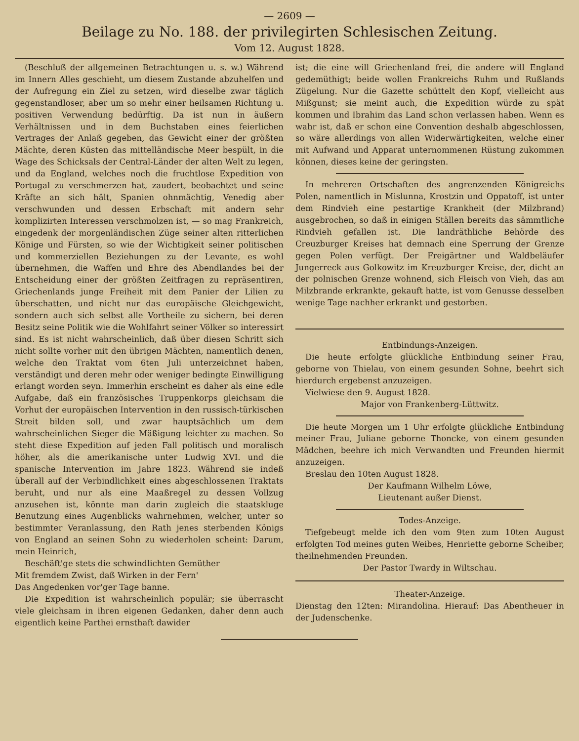— 2609 —
Beilage zu No. 188. der privilegirten Schlesischen Zeitung.
Vom 12. August 1828.
(Beschluß der allgemeinen Betrachtungen u. s. w.) Während im Innern Alles geschieht, um diesem Zustande abzuhelfen und der Aufregung ein Ziel zu setzen, wird dieselbe zwar täglich gegenstandloser, aber um so mehr einer heilsamen Richtung u. positiven Verwendung bedürftig. Da ist nun in äußern Verhältnissen und in dem Buchstaben eines feierlichen Vertrages der Anlaß gegeben, das Gewicht einer der größten Mächte, deren Küsten das mittelländische Meer bespült, in die Wage des Schicksals der Central-Länder der alten Welt zu legen, und da England, welches noch die fruchtlose Expedition von Portugal zu verschmerzen hat, zaudert, beobachtet und seine Kräfte an sich hält, Spanien ohnmächtig, Venedig aber verschwunden und dessen Erbschaft mit andern sehr komplizirten Interessen verschmolzen ist, — so mag Frankreich, eingedenk der morgenländischen Züge seiner alten ritterlichen Könige und Fürsten, so wie der Wichtigkeit seiner politischen und kommerziellen Beziehungen zu der Levante, es wohl übernehmen, die Waffen und Ehre des Abendlandes bei der Entscheidung einer der größten Zeitfragen zu repräsentiren, Griechenlands junge Freiheit mit dem Panier der Lilien zu überschatten, und nicht nur das europäische Gleichgewicht, sondern auch sich selbst alle Vortheile zu sichern, bei deren Besitz seine Politik wie die Wohlfahrt seiner Völker so interessirt sind. Es ist nicht wahrscheinlich, daß über diesen Schritt sich nicht sollte vorher mit den übrigen Mächten, namentlich denen, welche den Traktat vom 6ten Juli unterzeichnet haben, verständigt und deren mehr oder weniger bedingte Einwilligung erlangt worden seyn. Immerhin erscheint es daher als eine edle Aufgabe, daß ein französisches Truppenkorps gleichsam die Vorhut der europäischen Intervention in den russisch-türkischen Streit bilden soll, und zwar hauptsächlich um dem wahrscheinlichen Sieger die Mäßigung leichter zu machen. So steht diese Expedition auf jeden Fall politisch und moralisch höher, als die amerikanische unter Ludwig XVI. und die spanische Intervention im Jahre 1823. Während sie indeß überall auf der Verbindlichkeit eines abgeschlossenen Traktats beruht, und nur als eine Maaßregel zu dessen Vollzug anzusehen ist, könnte man darin zugleich die staatskluge Benutzung eines Augenblicks wahrnehmen, welcher, unter so bestimmter Veranlassung, den Rath jenes sterbenden Königs von England an seinen Sohn zu wiederholen scheint: Darum, mein Heinrich,
Beschäft'ge stets die schwindlichten Gemüther
Mit fremdem Zwist, daß Wirken in der Fern'
Das Angedenken vor'ger Tage banne.
Die Expedition ist wahrscheinlich populär; sie überrascht viele gleichsam in ihren eigenen Gedanken, daher denn auch eigentlich keine Parthei ernsthaft dawider
ist; die eine will Griechenland frei, die andere will England gedemüthigt; beide wollen Frankreichs Ruhm und Rußlands Zügelung. Nur die Gazette schüttelt den Kopf, vielleicht aus Mißgunst; sie meint auch, die Expedition würde zu spät kommen und Ibrahim das Land schon verlassen haben. Wenn es wahr ist, daß er schon eine Convention deshalb abgeschlossen, so wäre allerdings von allen Widerwärtigkeiten, welche einer mit Aufwand und Apparat unternommenen Rüstung zukommen können, dieses keine der geringsten.
In mehreren Ortschaften des angrenzenden Königreichs Polen, namentlich in Mislunna, Krostzin und Oppatoff, ist unter dem Rindvieh eine pestartige Krankheit (der Milzbrand) ausgebrochen, so daß in einigen Ställen bereits das sämmtliche Rindvieh gefallen ist. Die landräthliche Behörde des Creuzburger Kreises hat demnach eine Sperrung der Grenze gegen Polen verfügt. Der Freigärtner und Waldbeläufer Jungerreck aus Golkowitz im Kreuzburger Kreise, der, dicht an der polnischen Grenze wohnend, sich Fleisch von Vieh, das am Milzbrande erkrankte, gekauft hatte, ist vom Genusse desselben wenige Tage nachher erkrankt und gestorben.
Entbindungs-Anzeigen.
Die heute erfolgte glückliche Entbindung seiner Frau, geborne von Thielau, von einem gesunden Sohne, beehrt sich hierdurch ergebenst anzuzeigen.
Vielwiese den 9. August 1828.
Major von Frankenberg-Lüttwitz.
Die heute Morgen um 1 Uhr erfolgte glückliche Entbindung meiner Frau, Juliane geborne Thoncke, von einem gesunden Mädchen, beehre ich mich Verwandten und Freunden hiermit anzuzeigen.
Breslau den 10ten August 1828.
Der Kaufmann Wilhelm Löwe,
Lieutenant außer Dienst.
Todes-Anzeige.
Tiefgebeugt melde ich den vom 9ten zum 10ten August erfolgten Tod meines guten Weibes, Henriette geborne Scheiber, theilnehmenden Freunden.
Der Pastor Twardy in Wiltschau.
Theater-Anzeige.
Dienstag den 12ten: Mirandolina. Hierauf: Das Abentheuer in der Judenschenke.